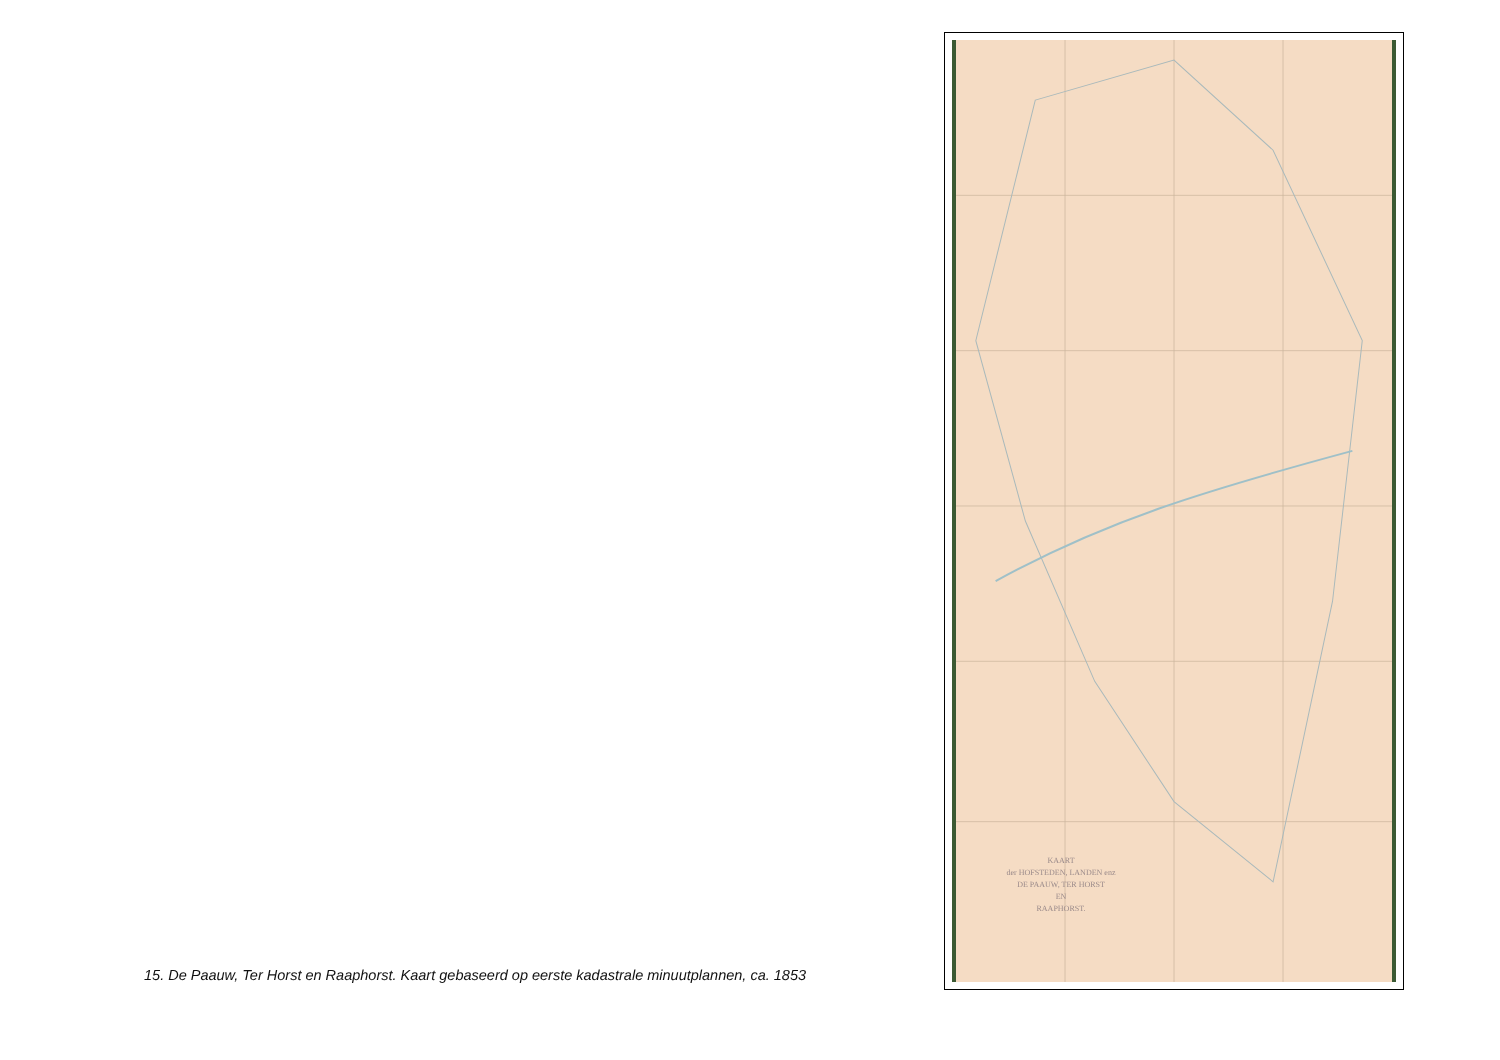KAART
der HOFSTEDEN, LANDEN enz
DE PAAUW, TER HORST
EN
RAAPHORST.
15. De Paauw, Ter Horst en Raaphorst. Kaart gebaseerd op eerste kadastrale minuutplannen, ca. 1853